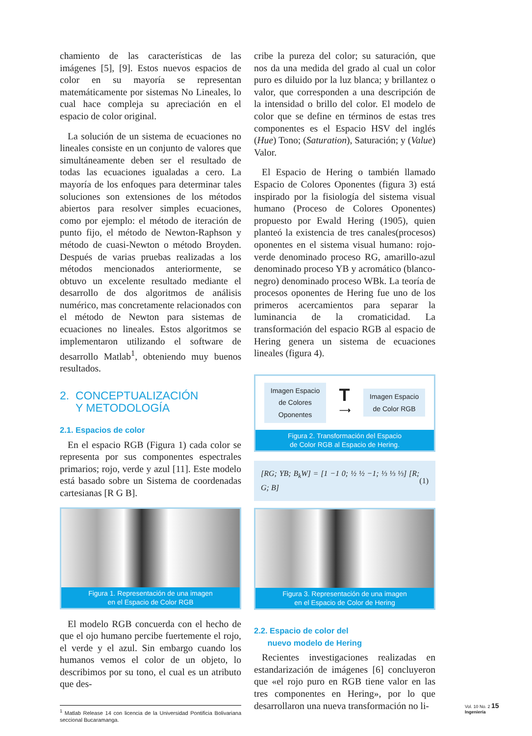chamiento de las características de las imágenes [5], [9]. Estos nuevos espacios de color en su mayoría se representan matemáticamente por sistemas No Lineales, lo cual hace compleja su apreciación en el espacio de color original.
La solución de un sistema de ecuaciones no lineales consiste en un conjunto de valores que simultáneamente deben ser el resultado de todas las ecuaciones igualadas a cero. La mayoría de los enfoques para determinar tales soluciones son extensiones de los métodos abiertos para resolver simples ecuaciones, como por ejemplo: el método de iteración de punto fijo, el método de Newton-Raphson y método de cuasi-Newton o método Broyden. Después de varias pruebas realizadas a los métodos mencionados anteriormente, se obtuvo un excelente resultado mediante el desarrollo de dos algoritmos de análisis numérico, mas concretamente relacionados con el método de Newton para sistemas de ecuaciones no lineales. Estos algoritmos se implementaron utilizando el software de desarrollo Matlab<sup>1</sup>, obteniendo muy buenos resultados.
2. CONCEPTUALIZACIÓN
Y METODOLOGÍA
2.1. Espacios de color
En el espacio RGB (Figura 1) cada color se representa por sus componentes espectrales primarios; rojo, verde y azul [11]. Este modelo está basado sobre un Sistema de coordenadas cartesianas [R G B].
Figura 1. Representación de una imagen
en el Espacio de Color RGB
El modelo RGB concuerda con el hecho de que el ojo humano percibe fuertemente el rojo, el verde y el azul. Sin embargo cuando los humanos vemos el color de un objeto, lo describimos por su tono, el cual es un atributo que des-
<sup>1</sup> Matlab Release 14 con licencia de la Universidad Pontificia Bolivariana seccional Bucaramanga.
cribe la pureza del color; su saturación, que nos da una medida del grado al cual un color puro es diluido por la luz blanca; y brillantez o valor, que corresponden a una descripción de la intensidad o brillo del color. El modelo de color que se define en términos de estas tres componentes es el Espacio HSV del inglés (Hue) Tono; (Saturation), Saturación; y (Value) Valor.
El Espacio de Hering o también llamado Espacio de Colores Oponentes (figura 3) está inspirado por la fisiología del sistema visual humano (Proceso de Colores Oponentes) propuesto por Ewald Hering (1905), quien planteó la existencia de tres canales(procesos) oponentes en el sistema visual humano: rojo-verde denominado proceso RG, amarillo-azul denominado proceso YB y acromático (blanco-negro) denominado proceso WBk. La teoría de procesos oponentes de Hering fue uno de los primeros acercamientos para separar la luminancia de la cromaticidad. La transformación del espacio RGB al espacio de Hering genera un sistema de ecuaciones lineales (figura 4).
Imagen Espacio de Colores Oponentes
T
⟶
Imagen Espacio de Color RGB
Figura 2. Transformación del Espacio
de Color RGB al Espacio de Hering.
[RG; YB; B<sub>k</sub>W] = [1 −1 0; ½ ½ −1; ⅓ ⅓ ⅓] [R; G; B] (1)
Figura 3. Representación de una imagen
en el Espacio de Color de Hering
2.2. Espacio de color del
nuevo modelo de Hering
Recientes investigaciones realizadas en estandarización de imágenes [6] concluyeron que «el rojo puro en RGB tiene valor en las tres componentes en Hering», por lo que desarrollaron una nueva transformación no li-
Vol. 10 No. 2 15
Ingeniería